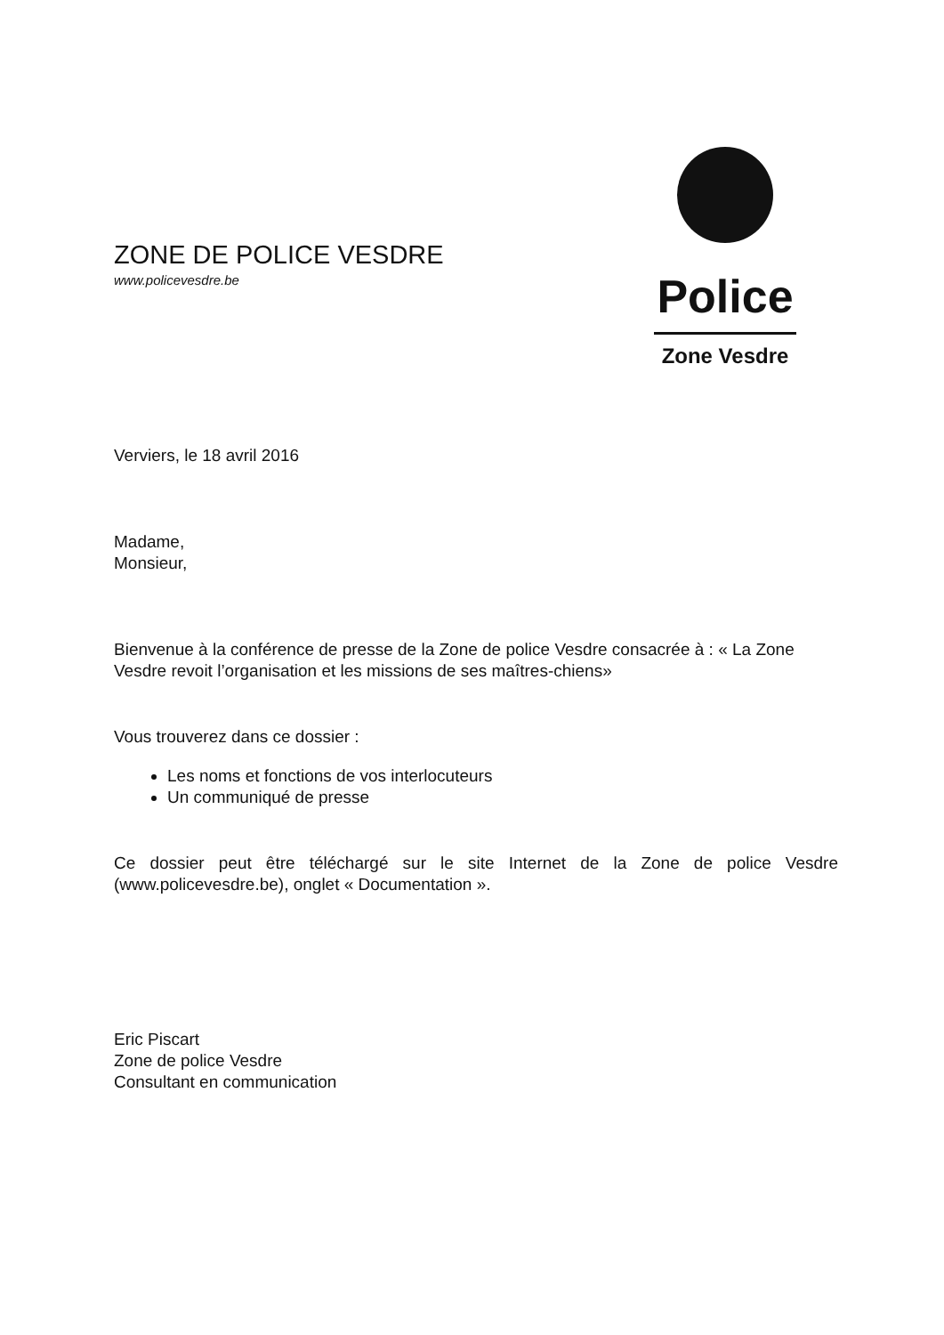ZONE DE POLICE VESDRE
www.policevesdre.be
Police
Zone Vesdre
Verviers, le 18 avril 2016
Madame,
Monsieur,
Bienvenue à la conférence de presse de la Zone de police Vesdre consacrée à : « La Zone Vesdre revoit l’organisation et les missions de ses maîtres-chiens»
Vous trouverez dans ce dossier :
Les noms et fonctions de vos interlocuteurs
Un communiqué de presse
Ce dossier peut être téléchargé sur le site Internet de la Zone de police Vesdre (www.policevesdre.be), onglet « Documentation ».
Eric Piscart
Zone de police Vesdre
Consultant en communication